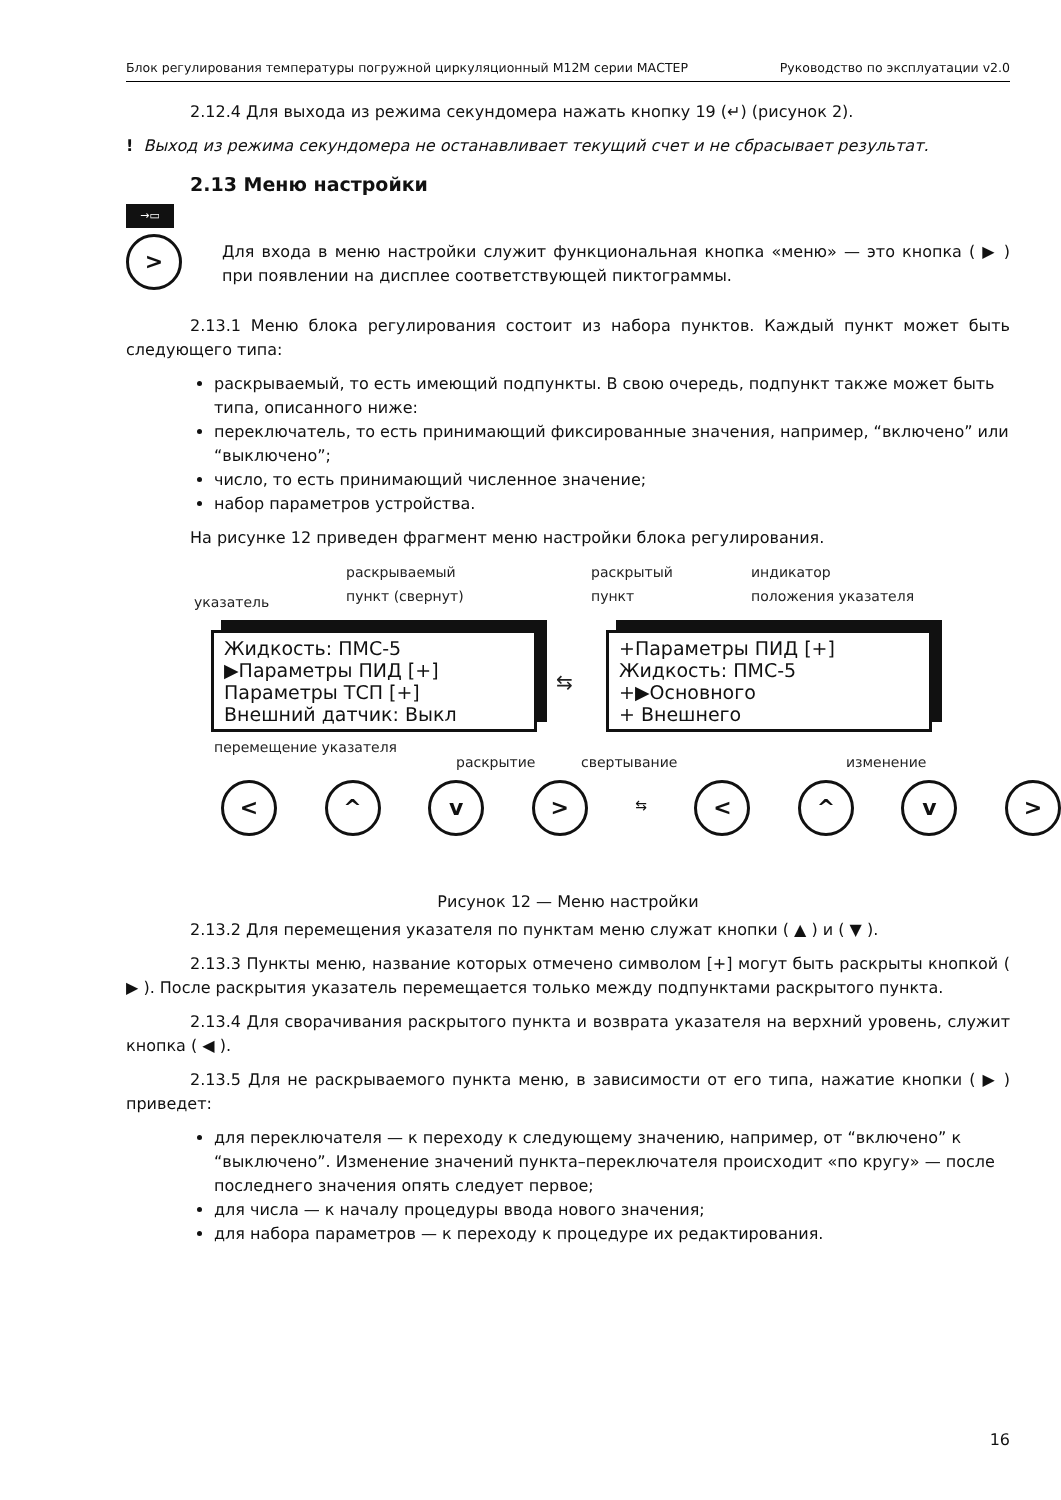Блок регулирования температуры погружной циркуляционный М12М серии МАСТЕР Руководство по эксплуатации v2.0
2.12.4 Для выхода из режима секундомера нажать кнопку 19 (↵) (рисунок 2).
! Выход из режима секундомера не останавливает текущий счет и не сбрасывает результат.
2.13 Меню настройки
→▭
>
Для входа в меню настройки служит функциональная кнопка «меню» — это кнопка ( ▶ ) при появлении на дисплее соответствующей пиктограммы.
2.13.1 Меню блока регулирования состоит из набора пунктов. Каждый пункт может быть следующего типа:
раскрываемый, то есть имеющий подпункты. В свою очередь, подпункт также может быть типа, описанного ниже:
переключатель, то есть принимающий фиксированные значения, например, “включено” или “выключено”;
число, то есть принимающий численное значение;
набор параметров устройства.
На рисунке 12 приведен фрагмент меню настройки блока регулирования.
указатель
раскрываемый
пункт (свернут)
раскрытый
пункт
индикатор
положения указателя
Жидкость: ПМС-5
▶Параметры ПИД [+]
Параметры ТСП [+]
Внешний датчик: Выкл
⇆
+Параметры ПИД [+]
Жидкость: ПМС-5
+▶Основного
+ Внешнего
перемещение указателя
раскрытие свертывание изменение
< ^ v > ⇆ < ^ v >
Рисунок 12 — Меню настройки
2.13.2 Для перемещения указателя по пунктам меню служат кнопки ( ▲ ) и ( ▼ ).
2.13.3 Пункты меню, название которых отмечено символом [+] могут быть раскрыты кнопкой ( ▶ ). После раскрытия указатель перемещается только между подпунктами раскрытого пункта.
2.13.4 Для сворачивания раскрытого пункта и возврата указателя на верхний уровень, служит кнопка ( ◀ ).
2.13.5 Для не раскрываемого пункта меню, в зависимости от его типа, нажатие кнопки ( ▶ ) приведет:
для переключателя — к переходу к следующему значению, например, от “включено” к “выключено”. Изменение значений пункта–переключателя происходит «по кругу» — после последнего значения опять следует первое;
для числа — к началу процедуры ввода нового значения;
для набора параметров — к переходу к процедуре их редактирования.
16